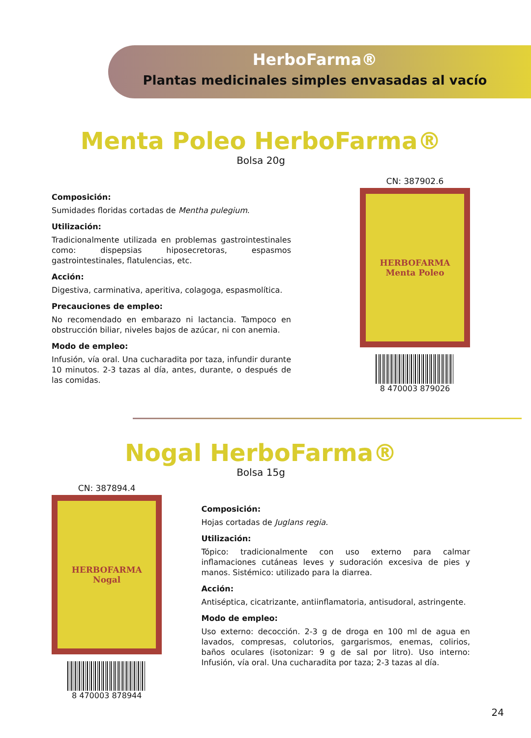HerboFarma®
Plantas medicinales simples envasadas al vacío
Menta Poleo HerboFarma®
Bolsa 20g
Composición:
Sumidades floridas cortadas de Mentha pulegium.
Utilización:
Tradicionalmente utilizada en problemas gastrointestinales como: dispepsias hiposecretoras, espasmos gastrointestinales, flatulencias, etc.
Acción:
Digestiva, carminativa, aperitiva, colagoga, espasmolítica.
Precauciones de empleo:
No recomendado en embarazo ni lactancia. Tampoco en obstrucción biliar, niveles bajos de azúcar, ni con anemia.
Modo de empleo:
Infusión, vía oral. Una cucharadita por taza, infundir durante 10 minutos. 2-3 tazas al día, antes, durante, o después de las comidas.
CN: 387902.6
HERBOFARMA
Menta Poleo
8 470003 879026
Nogal HerboFarma®
Bolsa 15g
CN: 387894.4
HERBOFARMA
Nogal
8 470003 878944
Composición:
Hojas cortadas de Juglans regia.
Utilización:
Tópico: tradicionalmente con uso externo para calmar inflamaciones cutáneas leves y sudoración excesiva de pies y manos. Sistémico: utilizado para la diarrea.
Acción:
Antiséptica, cicatrizante, antiinflamatoria, antisudoral, astringente.
Modo de empleo:
Uso externo: decocción. 2-3 g de droga en 100 ml de agua en lavados, compresas, colutorios, gargarismos, enemas, colirios, baños oculares (isotonizar: 9 g de sal por litro). Uso interno: Infusión, vía oral. Una cucharadita por taza; 2-3 tazas al día.
24